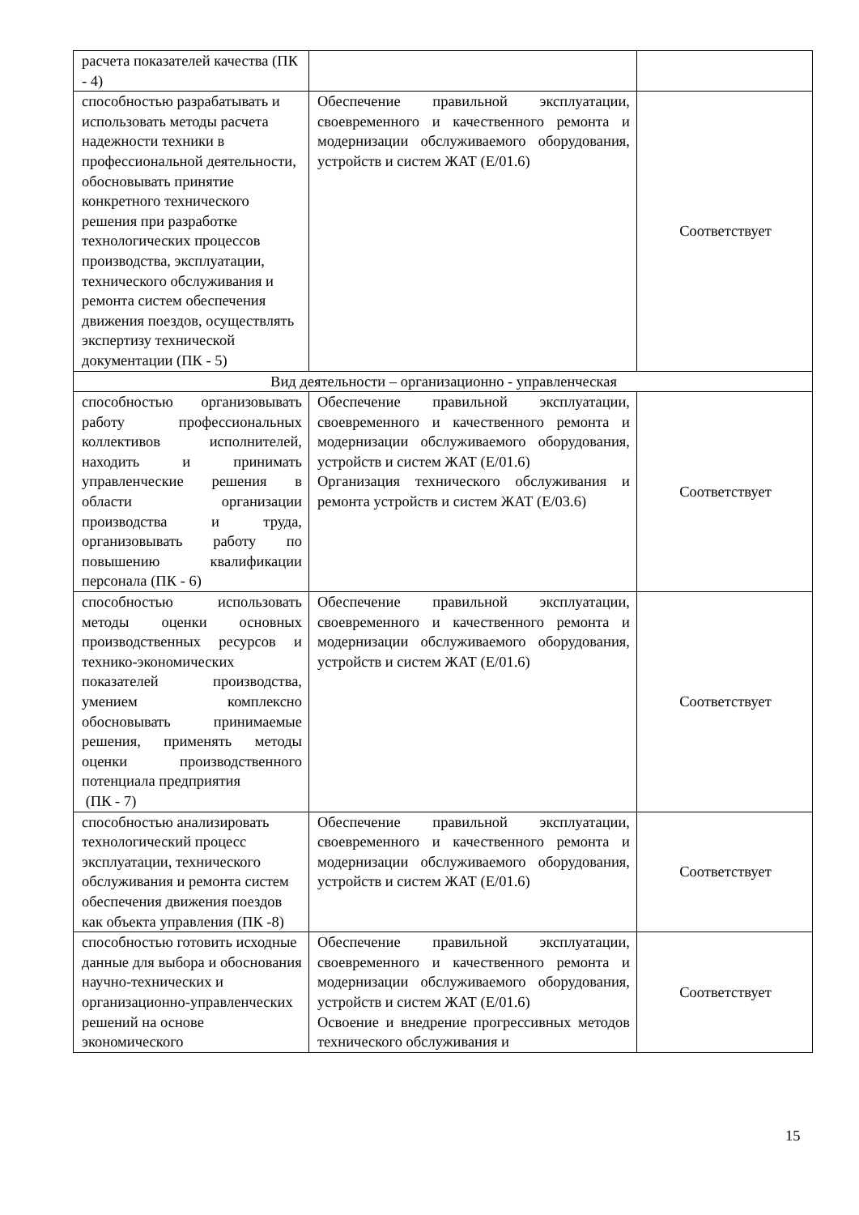| расчета показателей качества (ПК - 4) | | |
| способностью разрабатывать и использовать методы расчета надежности техники в профессиональной деятельности, обосновывать принятие конкретного технического решения при разработке технологических процессов производства, эксплуатации, технического обслуживания и ремонта систем обеспечения движения поездов, осуществлять экспертизу технической документации (ПК - 5) | Обеспечение правильной эксплуатации, своевременного и качественного ремонта и модернизации обслуживаемого оборудования, устройств и систем ЖАТ (E/01.6) | Соответствует |
| Вид деятельности – организационно - управленческая | | |
| способностью организовывать работу профессиональных коллективов исполнителей, находить и принимать управленческие решения в области организации производства и труда, организовывать работу по повышению квалификации персонала (ПК - 6) | Обеспечение правильной эксплуатации, своевременного и качественного ремонта и модернизации обслуживаемого оборудования, устройств и систем ЖАТ (E/01.6) Организация технического обслуживания и ремонта устройств и систем ЖАТ (E/03.6) | Соответствует |
| способностью использовать методы оценки основных производственных ресурсов и технико-экономических показателей производства, умением комплексно обосновывать принимаемые решения, применять методы оценки производственного потенциала предприятия (ПК - 7) | Обеспечение правильной эксплуатации, своевременного и качественного ремонта и модернизации обслуживаемого оборудования, устройств и систем ЖАТ (E/01.6) | Соответствует |
| способностью анализировать технологический процесс эксплуатации, технического обслуживания и ремонта систем обеспечения движения поездов как объекта управления (ПК -8) | Обеспечение правильной эксплуатации, своевременного и качественного ремонта и модернизации обслуживаемого оборудования, устройств и систем ЖАТ (E/01.6) | Соответствует |
| способностью готовить исходные данные для выбора и обоснования научно-технических и организационно-управленческих решений на основе экономического | Обеспечение правильной эксплуатации, своевременного и качественного ремонта и модернизации обслуживаемого оборудования, устройств и систем ЖАТ (E/01.6) Освоение и внедрение прогрессивных методов технического обслуживания и | Соответствует |
15